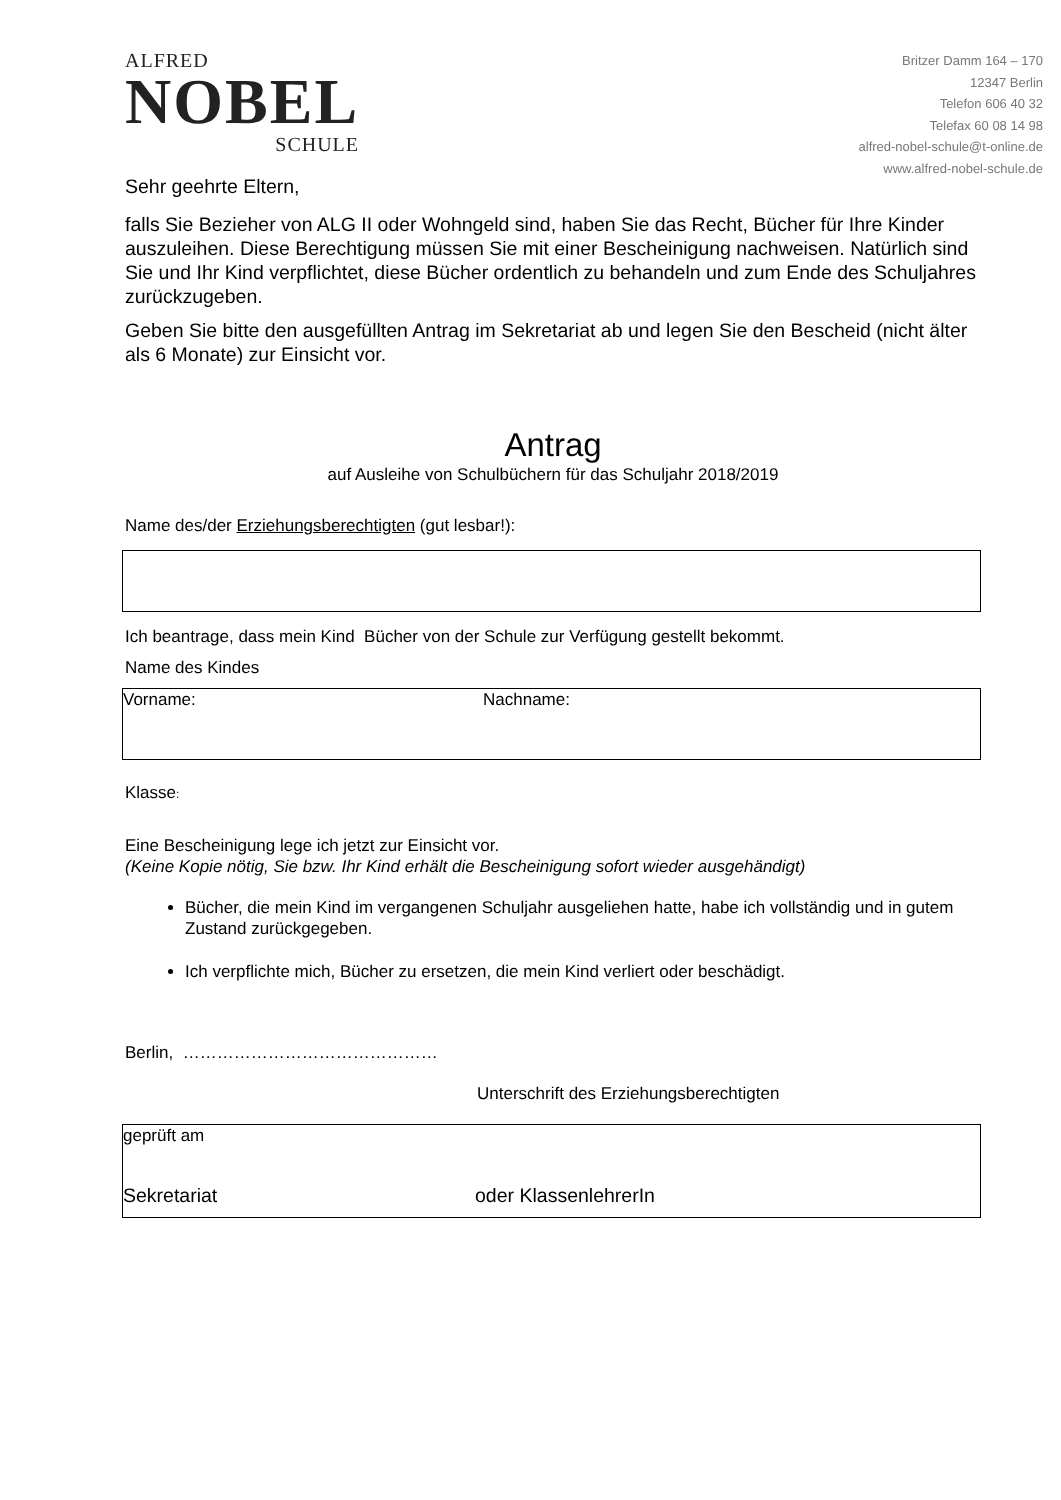ALFRED
NOBEL
SCHULE
Britzer Damm 164 – 170
12347 Berlin
Telefon 606 40 32
Telefax 60 08 14 98
alfred-nobel-schule@t-online.de
www.alfred-nobel-schule.de
Sehr geehrte Eltern,
falls Sie Bezieher von ALG II oder Wohngeld sind, haben Sie das Recht, Bücher für Ihre Kinder auszuleihen. Diese Berechtigung müssen Sie mit einer Bescheinigung nachweisen. Natürlich sind Sie und Ihr Kind verpflichtet, diese Bücher ordentlich zu behandeln und zum Ende des Schuljahres zurückzugeben.
Geben Sie bitte den ausgefüllten Antrag im Sekretariat ab und legen Sie den Bescheid (nicht älter als 6 Monate) zur Einsicht vor.
Antrag
auf Ausleihe von Schulbüchern für das Schuljahr 2018/2019
Name des/der Erziehungsberechtigten (gut lesbar!):
Ich beantrage, dass mein Kind Bücher von der Schule zur Verfügung gestellt bekommt.
Name des Kindes
Vorname: Nachname:
Klasse:
Eine Bescheinigung lege ich jetzt zur Einsicht vor.
(Keine Kopie nötig, Sie bzw. Ihr Kind erhält die Bescheinigung sofort wieder ausgehändigt)
Bücher, die mein Kind im vergangenen Schuljahr ausgeliehen hatte, habe ich vollständig und in gutem Zustand zurückgegeben.
Ich verpflichte mich, Bücher zu ersetzen, die mein Kind verliert oder beschädigt.
Berlin, ………………………………………
Unterschrift des Erziehungsberechtigten
geprüft am
Sekretariat oder KlassenlehrerIn